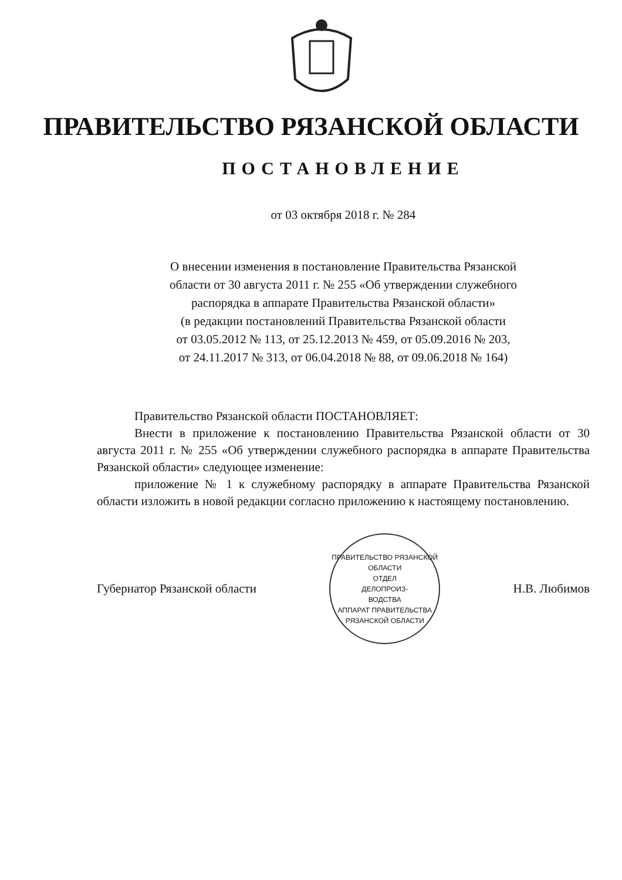ПРАВИТЕЛЬСТВО РЯЗАНСКОЙ ОБЛАСТИ
ПОСТАНОВЛЕНИЕ
от 03 октября 2018 г. № 284
О внесении изменения в постановление Правительства Рязанской
области от 30 августа 2011 г. № 255 «Об утверждении служебного
распорядка в аппарате Правительства Рязанской области»
(в редакции постановлений Правительства Рязанской области
от 03.05.2012 № 113, от 25.12.2013 № 459, от 05.09.2016 № 203,
от 24.11.2017 № 313, от 06.04.2018 № 88, от 09.06.2018 № 164)
Правительство Рязанской области ПОСТАНОВЛЯЕТ:
Внести в приложение к постановлению Правительства Рязанской области от 30 августа 2011 г. № 255 «Об утверждении служебного распорядка в аппарате Правительства Рязанской области» следующее изменение:
приложение № 1 к служебному распорядку в аппарате Правительства Рязанской области изложить в новой редакции согласно приложению к настоящему постановлению.
Губернатор Рязанской области
ПРАВИТЕЛЬСТВО РЯЗАНСКОЙ ОБЛАСТИ
ОТДЕЛ
ДЕЛОПРОИЗ-
ВОДСТВА
АППАРАТ ПРАВИТЕЛЬСТВА РЯЗАНСКОЙ ОБЛАСТИ
Н.В. Любимов